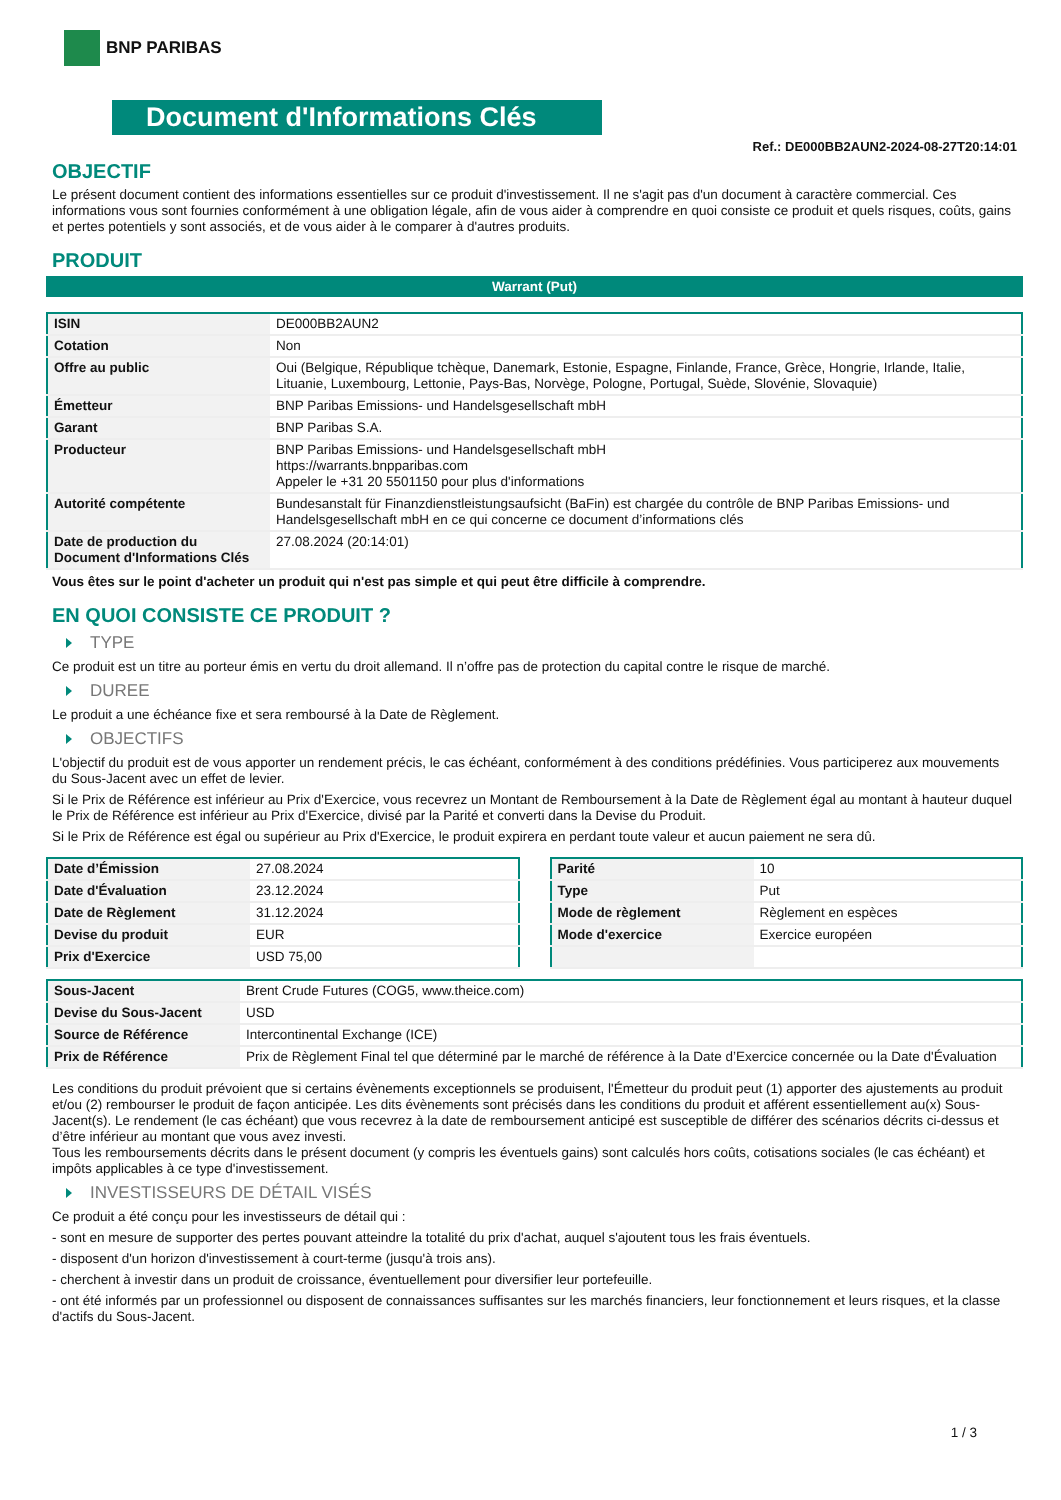BNP PARIBAS
Document d'Informations Clés
Ref.: DE000BB2AUN2-2024-08-27T20:14:01
OBJECTIF
Le présent document contient des informations essentielles sur ce produit d'investissement. Il ne s'agit pas d'un document à caractère commercial. Ces informations vous sont fournies conformément à une obligation légale, afin de vous aider à comprendre en quoi consiste ce produit et quels risques, coûts, gains et pertes potentiels y sont associés, et de vous aider à le comparer à d'autres produits.
PRODUIT
Warrant (Put)
| ISIN | DE000BB2AUN2 |
| Cotation | Non |
| Offre au public | Oui (Belgique, République tchèque, Danemark, Estonie, Espagne, Finlande, France, Grèce, Hongrie, Irlande, Italie, Lituanie, Luxembourg, Lettonie, Pays-Bas, Norvège, Pologne, Portugal, Suède, Slovénie, Slovaquie) |
| Émetteur | BNP Paribas Emissions- und Handelsgesellschaft mbH |
| Garant | BNP Paribas S.A. |
| Producteur | BNP Paribas Emissions- und Handelsgesellschaft mbH https://warrants.bnpparibas.com Appeler le +31 20 5501150 pour plus d'informations |
| Autorité compétente | Bundesanstalt für Finanzdienstleistungsaufsicht (BaFin) est chargée du contrôle de BNP Paribas Emissions- und Handelsgesellschaft mbH en ce qui concerne ce document d’informations clés |
| Date de production du Document d'Informations Clés | 27.08.2024 (20:14:01) |
Vous êtes sur le point d'acheter un produit qui n'est pas simple et qui peut être difficile à comprendre.
EN QUOI CONSISTE CE PRODUIT ?
TYPE
Ce produit est un titre au porteur émis en vertu du droit allemand. Il n’offre pas de protection du capital contre le risque de marché.
DUREE
Le produit a une échéance fixe et sera remboursé à la Date de Règlement.
OBJECTIFS
L'objectif du produit est de vous apporter un rendement précis, le cas échéant, conformément à des conditions prédéfinies. Vous participerez aux mouvements du Sous-Jacent avec un effet de levier.
Si le Prix de Référence est inférieur au Prix d'Exercice, vous recevrez un Montant de Remboursement à la Date de Règlement égal au montant à hauteur duquel le Prix de Référence est inférieur au Prix d'Exercice, divisé par la Parité et converti dans la Devise du Produit.
Si le Prix de Référence est égal ou supérieur au Prix d'Exercice, le produit expirera en perdant toute valeur et aucun paiement ne sera dû.
| Date d’Émission | 27.08.2024 |
| Date d'Évaluation | 23.12.2024 |
| Date de Règlement | 31.12.2024 |
| Devise du produit | EUR |
| Prix d'Exercice | USD 75,00 |
| Parité | 10 |
| Type | Put |
| Mode de règlement | Règlement en espèces |
| Mode d'exercice | Exercice européen |
| Sous-Jacent | Brent Crude Futures (COG5, www.theice.com) |
| Devise du Sous-Jacent | USD |
| Source de Référence | Intercontinental Exchange (ICE) |
| Prix de Référence | Prix de Règlement Final tel que déterminé par le marché de référence à la Date d’Exercice concernée ou la Date d'Évaluation |
Les conditions du produit prévoient que si certains évènements exceptionnels se produisent, l'Émetteur du produit peut (1) apporter des ajustements au produit et/ou (2) rembourser le produit de façon anticipée. Les dits évènements sont précisés dans les conditions du produit et afférent essentiellement au(x) Sous-Jacent(s). Le rendement (le cas échéant) que vous recevrez à la date de remboursement anticipé est susceptible de différer des scénarios décrits ci-dessus et d’être inférieur au montant que vous avez investi.
Tous les remboursements décrits dans le présent document (y compris les éventuels gains) sont calculés hors coûts, cotisations sociales (le cas échéant) et impôts applicables à ce type d'investissement.
INVESTISSEURS DE DÉTAIL VISÉS
Ce produit a été conçu pour les investisseurs de détail qui :
- sont en mesure de supporter des pertes pouvant atteindre la totalité du prix d'achat, auquel s'ajoutent tous les frais éventuels.
- disposent d'un horizon d'investissement à court-terme (jusqu'à trois ans).
- cherchent à investir dans un produit de croissance, éventuellement pour diversifier leur portefeuille.
- ont été informés par un professionnel ou disposent de connaissances suffisantes sur les marchés financiers, leur fonctionnement et leurs risques, et la classe d'actifs du Sous-Jacent.
1 / 3